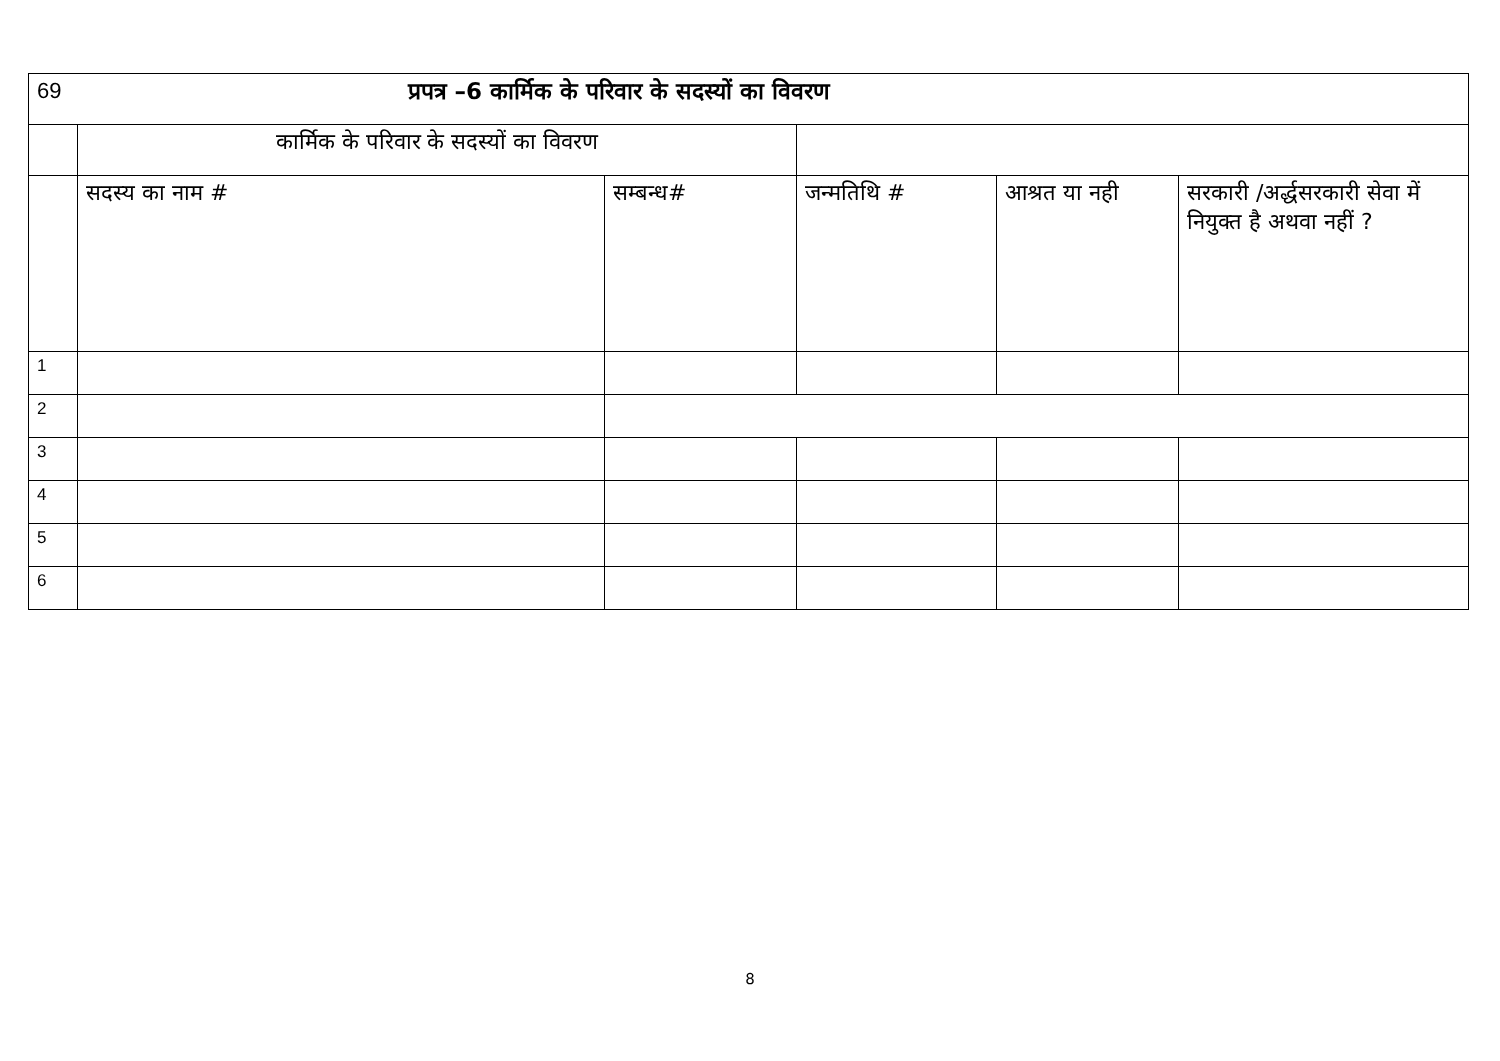| 69 | प्रपत्र –6 कार्मिक के परिवार के सदस्यों का विवरण | | | | |
| | कार्मिक के परिवार के सदस्यों का विवरण | | | | |
| | सदस्य का नाम # | सम्बन्ध# | जन्मतिथि # | आश्रत या नही | सरकारी /अर्द्धसरकारी सेवा में नियुक्त है अथवा नहीं ? |
| 1 | | | | | |
| 2 | | | | | |
| 3 | | | | | |
| 4 | | | | | |
| 5 | | | | | |
| 6 | | | | | |
8